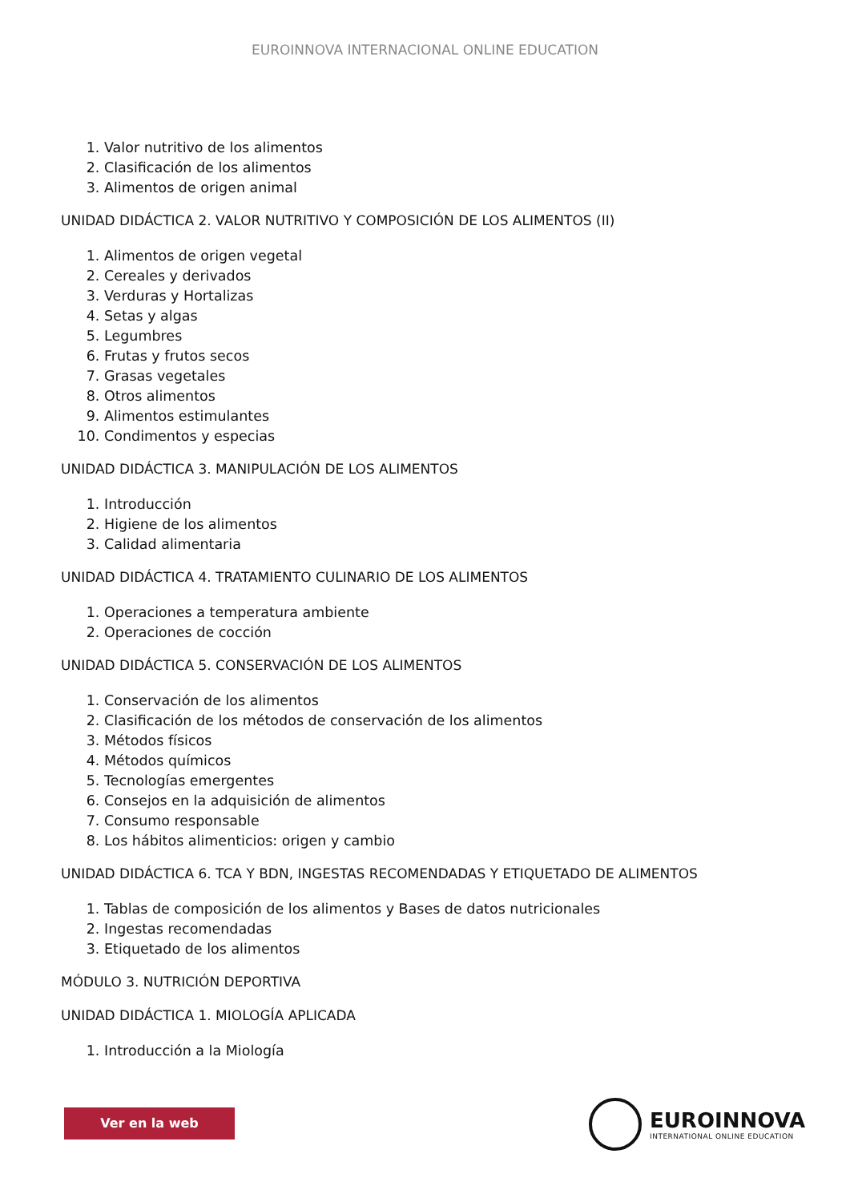EUROINNOVA INTERNACIONAL ONLINE EDUCATION
1. Valor nutritivo de los alimentos
2. Clasificación de los alimentos
3. Alimentos de origen animal
UNIDAD DIDÁCTICA 2. VALOR NUTRITIVO Y COMPOSICIÓN DE LOS ALIMENTOS (II)
1. Alimentos de origen vegetal
2. Cereales y derivados
3. Verduras y Hortalizas
4. Setas y algas
5. Legumbres
6. Frutas y frutos secos
7. Grasas vegetales
8. Otros alimentos
9. Alimentos estimulantes
10. Condimentos y especias
UNIDAD DIDÁCTICA 3. MANIPULACIÓN DE LOS ALIMENTOS
1. Introducción
2. Higiene de los alimentos
3. Calidad alimentaria
UNIDAD DIDÁCTICA 4. TRATAMIENTO CULINARIO DE LOS ALIMENTOS
1. Operaciones a temperatura ambiente
2. Operaciones de cocción
UNIDAD DIDÁCTICA 5. CONSERVACIÓN DE LOS ALIMENTOS
1. Conservación de los alimentos
2. Clasificación de los métodos de conservación de los alimentos
3. Métodos físicos
4. Métodos químicos
5. Tecnologías emergentes
6. Consejos en la adquisición de alimentos
7. Consumo responsable
8. Los hábitos alimenticios: origen y cambio
UNIDAD DIDÁCTICA 6. TCA Y BDN, INGESTAS RECOMENDADAS Y ETIQUETADO DE ALIMENTOS
1. Tablas de composición de los alimentos y Bases de datos nutricionales
2. Ingestas recomendadas
3. Etiquetado de los alimentos
MÓDULO 3. NUTRICIÓN DEPORTIVA
UNIDAD DIDÁCTICA 1. MIOLOGÍA APLICADA
1. Introducción a la Miología
Ver en la web
EUROINNOVA
INTERNATIONAL ONLINE EDUCATION